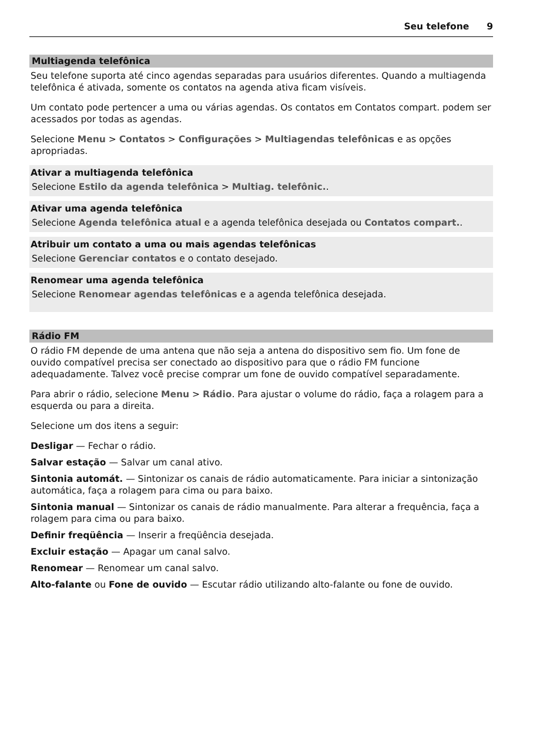Seu telefone 9
Multiagenda telefônica
Seu telefone suporta até cinco agendas separadas para usuários diferentes. Quando a multiagenda telefônica é ativada, somente os contatos na agenda ativa ficam visíveis.
Um contato pode pertencer a uma ou várias agendas. Os contatos em Contatos compart. podem ser acessados por todas as agendas.
Selecione Menu > Contatos > Configurações > Multiagendas telefônicas e as opções apropriadas.
Ativar a multiagenda telefônica
Selecione Estilo da agenda telefônica > Multiag. telefônic..
Ativar uma agenda telefônica
Selecione Agenda telefônica atual e a agenda telefônica desejada ou Contatos compart..
Atribuir um contato a uma ou mais agendas telefônicas
Selecione Gerenciar contatos e o contato desejado.
Renomear uma agenda telefônica
Selecione Renomear agendas telefônicas e a agenda telefônica desejada.
Rádio FM
O rádio FM depende de uma antena que não seja a antena do dispositivo sem fio. Um fone de ouvido compatível precisa ser conectado ao dispositivo para que o rádio FM funcione adequadamente. Talvez você precise comprar um fone de ouvido compatível separadamente.
Para abrir o rádio, selecione Menu > Rádio. Para ajustar o volume do rádio, faça a rolagem para a esquerda ou para a direita.
Selecione um dos itens a seguir:
Desligar — Fechar o rádio.
Salvar estação — Salvar um canal ativo.
Sintonia automát. — Sintonizar os canais de rádio automaticamente. Para iniciar a sintonização automática, faça a rolagem para cima ou para baixo.
Sintonia manual — Sintonizar os canais de rádio manualmente. Para alterar a frequência, faça a rolagem para cima ou para baixo.
Definir freqüência — Inserir a freqüência desejada.
Excluir estação — Apagar um canal salvo.
Renomear — Renomear um canal salvo.
Alto-falante ou Fone de ouvido — Escutar rádio utilizando alto-falante ou fone de ouvido.